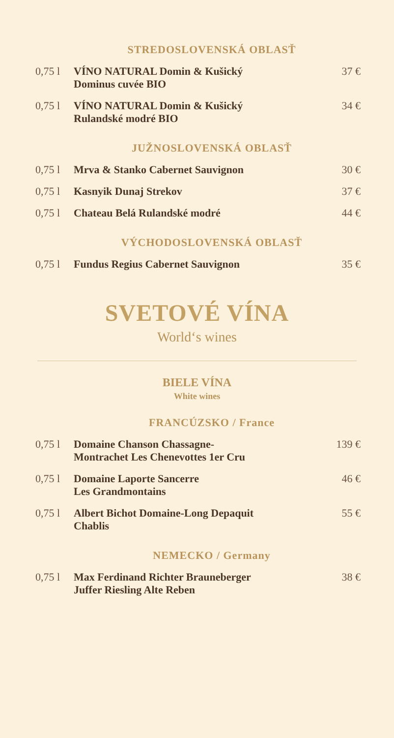STREDOSLOVENSKÁ OBLASŤ
| 0,75 l | VÍNO NATURAL Domin & Kušický Dominus cuvée BIO | 37 € |
| 0,75 l | VÍNO NATURAL Domin & Kušický Rulandské modré BIO | 34 € |
JUŽNOSLOVENSKÁ OBLASŤ
| 0,75 l | Mrva & Stanko Cabernet Sauvignon | 30 € |
| 0,75 l | Kasnyik Dunaj Strekov | 37 € |
| 0,75 l | Chateau Belá Rulandské modré | 44 € |
VÝCHODOSLOVENSKÁ OBLASŤ
| 0,75 l | Fundus Regius Cabernet Sauvignon | 35 € |
SVETOVÉ VÍNA
World‘s wines
BIELE VÍNA
White wines
FRANCÚZSKO / France
| 0,75 l | Domaine Chanson Chassagne- Montrachet Les Chenevottes 1er Cru | 139 € |
| 0,75 l | Domaine Laporte Sancerre Les Grandmontains | 46 € |
| 0,75 l | Albert Bichot Domaine-Long Depaquit Chablis | 55 € |
NEMECKO / Germany
| 0,75 l | Max Ferdinand Richter Brauneberger Juffer Riesling Alte Reben | 38 € |